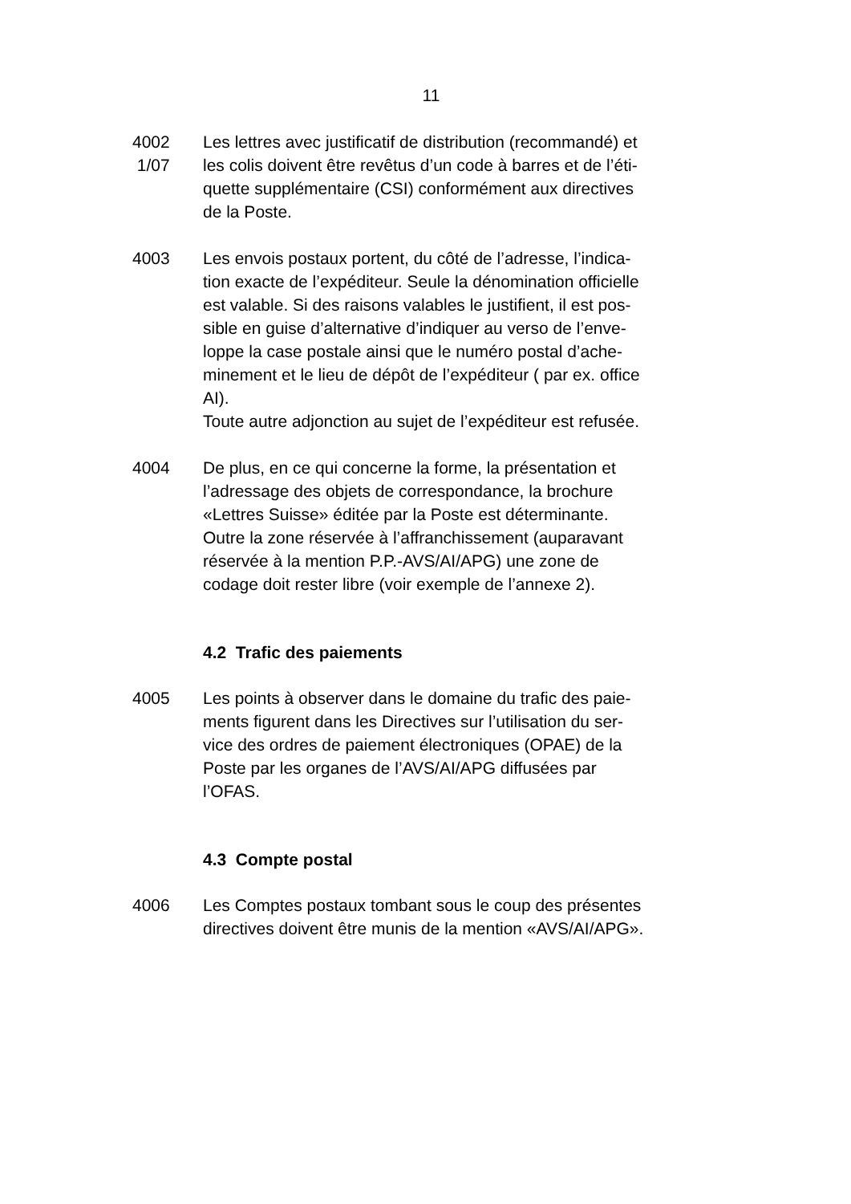11
4002
1/07
Les lettres avec justificatif de distribution (recommandé) et
les colis doivent être revêtus d’un code à barres et de l’éti-
quette supplémentaire (CSI) conformément aux directives
de la Poste.
4003 Les envois postaux portent, du côté de l’adresse, l’indica-
tion exacte de l’expéditeur. Seule la dénomination officielle
est valable. Si des raisons valables le justifient, il est pos-
sible en guise d’alternative d’indiquer au verso de l’enve-
loppe la case postale ainsi que le numéro postal d’ache-
minement et le lieu de dépôt de l’expéditeur ( par ex. office
AI).
Toute autre adjonction au sujet de l’expéditeur est refusée.
4004 De plus, en ce qui concerne la forme, la présentation et
l’adressage des objets de correspondance, la brochure
«Lettres Suisse» éditée par la Poste est déterminante.
Outre la zone réservée à l’affranchissement (auparavant
réservée à la mention P.P.-AVS/AI/APG) une zone de
codage doit rester libre (voir exemple de l’annexe 2).
4.2 Trafic des paiements
4005 Les points à observer dans le domaine du trafic des paie-
ments figurent dans les Directives sur l’utilisation du ser-
vice des ordres de paiement électroniques (OPAE) de la
Poste par les organes de l’AVS/AI/APG diffusées par
l’OFAS.
4.3 Compte postal
4006 Les Comptes postaux tombant sous le coup des présentes
directives doivent être munis de la mention «AVS/AI/APG».